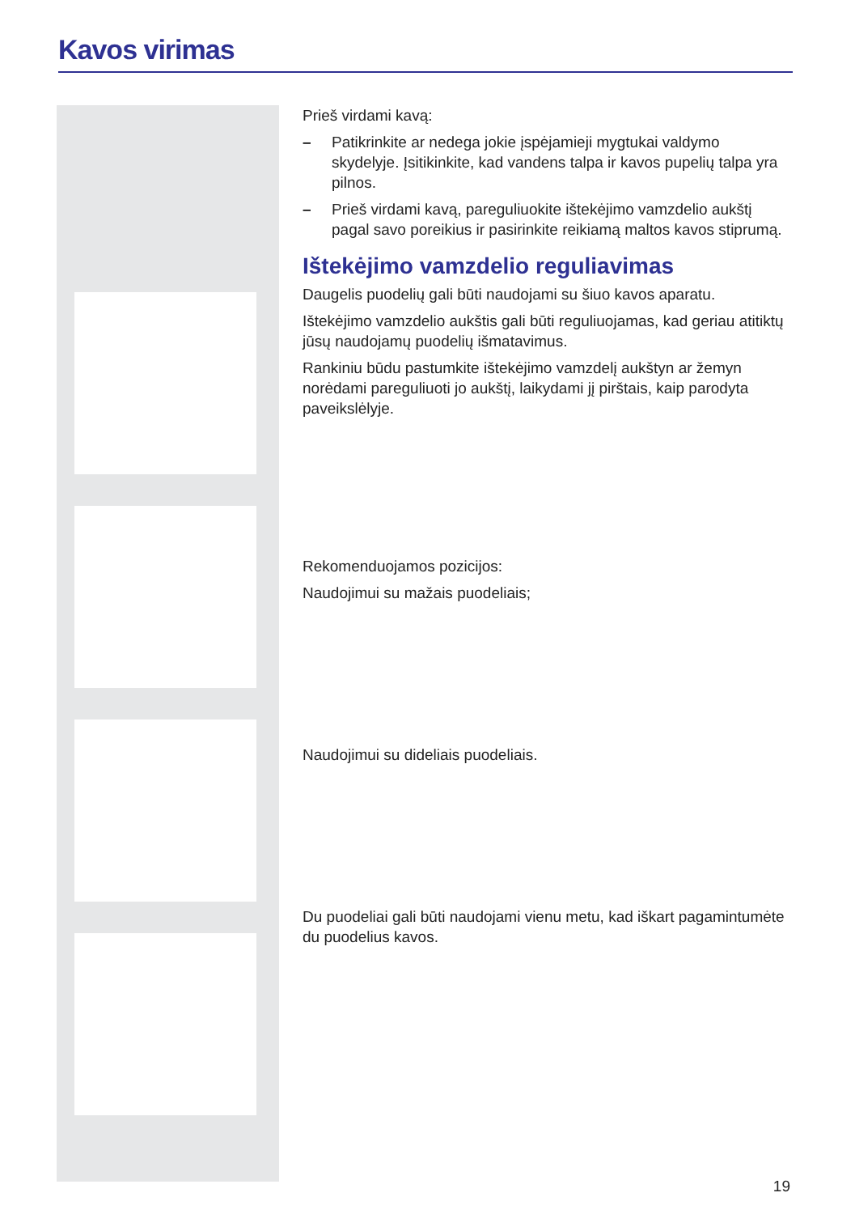Kavos virimas
Prieš virdami kavą:
– Patikrinkite ar nedega jokie įspėjamieji mygtukai valdymo skydelyje. Įsitikinkite, kad vandens talpa ir kavos pupelių talpa yra pilnos.
– Prieš virdami kavą, pareguliuokite ištekėjimo vamzdelio aukštį pagal savo poreikius ir pasirinkite reikiamą maltos kavos stiprumą.
Ištekėjimo vamzdelio reguliavimas
Daugelis puodelių gali būti naudojami su šiuo kavos aparatu.
Ištekėjimo vamzdelio aukštis gali būti reguliuojamas, kad geriau atitiktų jūsų naudojamų puodelių išmatavimus.
Rankiniu būdu pastumkite ištekėjimo vamzdelį aukštyn ar žemyn norėdami pareguliuoti jo aukštį, laikydami jį pirštais, kaip parodyta paveikslėlyje.
Rekomenduojamos pozicijos:
Naudojimui su mažais puodeliais;
Naudojimui su dideliais puodeliais.
Du puodeliai gali būti naudojami vienu metu, kad iškart pagamintumėte du puodelius kavos.
19